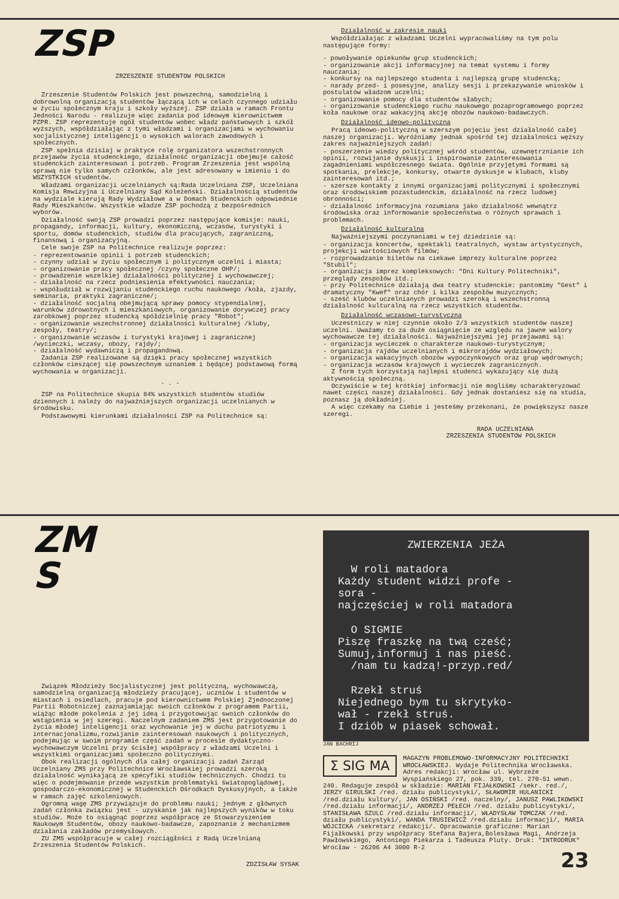ZSP
ZRZESZENIE STUDENTOW POLSKICH
Zrzeszenie Studentów Polskich jest powszechną, samodzielną i dobrowolną organizacją studentów łączącą ich w celach czynnego udziału w życiu społecznym kraju i szkoły wyższej. ZSP działa w ramach Frontu Jedności Narodu - realizuje więc zadania pod ideowym kierownictwem PZPR. ZSP reprezentuje ogół studentów wobec władz państwowych i szkół wyższych, współdziałając z tymi władzami i organizacjami w wychowaniu socjalistycznej inteligencji o wysokich walorach zawodowych i społecznych.
ZSP spełnia dzisiaj w praktyce rolę organizatora wszechstronnych przejawów życia studenckiego, działalność organizacji obejmuje całość studenckich zainteresowań i potrzeb. Program Zrzeszenia jest wspólną sprawą nie tylko samych członków, ale jest adresowany w imieniu i do WSZYSTKICH studentów.
Władzami organizacji uczelnianych są:Rada Uczelniana ZSP, Uczelniana Komisja Rewizyjna i Uczelniany Sąd Koleżeński. Działalnością studentów na wydziale kierują Rady Wydziałowe a w Domach Studenckich odpowiednie Rady Mieszkańców. Wszystkie władze ZSP pochodzą z bezpośrednich wyborów.
Działalność swoją ZSP prowadzi poprzez następujące komisje: nauki, propagandy, informacji, kultury, ekonomiczną, wczasów, turystyki i sportu, domów studenckich, studiów dla pracujących, zagraniczną, finansową i organizacyjną.
Cele swoje ZSP na Politechnice realizuje poprzez:
- reprezentowanie opinii i potrzeb studenckich;
- czynny udział w życiu społecznym i politycznym uczelni i miasta;
- organizowanie pracy społecznej /czyny społeczne OHP/;
- prowadzenie wszelkiej działalności politycznej i wychowawczej;
- działalność na rzecz podniesienia efektywności nauczania;
- współudział w rozwijaniu studenckiego ruchu naukowego /koła, zjazdy, seminaria, praktyki zagraniczne/;
- działalność socjalną obejmującą sprawy pomocy stypendialnej, warunków zdrowotnych i mieszkaniowych, organizowanie dorywczej pracy zarobkowej poprzez studencką spółdzielnię pracy "Robot";
- organizowanie wszechstronnej działalności kulturalnej /kluby, zespoły, teatry/;
- organizowanie wczasów i turystyki krajowej i zagranicznej /wycieczki, wczasy, obozy, rajdy/;
- działalność wydawniczą i propagandową.
Zadania ZSP realizowane są dzięki pracy społecznej wszystkich członków cieszącej się powszechnym uznaniem i będącej podstawową formą wychowania w organizacji.
- . -
ZSP na Politechnice skupia 84% wszystkich studentów studiów dziennych i należy do najważniejszych organizacji uczelnianych w środowisku.
Podstawowymi kierunkami działalności ZSP na Politechnice są:
Działalność w zakresie nauki
Współdziałając z władzami Uczelni wypracowaliśmy na tym polu następujące formy:
- powoływanie opiekunów grup studenckich;
- organizowanie akcji informacyjnej na temat systemu i formy nauczania;
- konkursy na najlepszego studenta i najlepszą grupę studencką;
- narady przed- i posesyjne, analizy sesji i przekazywanie wniosków i postulatów władzom uczelni;
- organizowanie pomocy dla studentów słabych;
- organizowanie studenckiego ruchu naukowego pozaprogramowego poprzez koła naukowe oraz wakacyjną akcję obozów naukowo-badawczych.
Działalność ideowo-polityczna
Pracą ideowo-polityczną w szerszym pojęciu jest działalność całej naszej organizacji. Wyróżniamy jednak spośród tej działalności węższy zakres najważniejszych zadań:
- poszerzenie wiedzy politycznej wśród studentów, uzewnętrznianie ich opinii, rozwijanie dyskusji i inspirowanie zainteresowania zagadnieniami współczesnego świata. Ogólnie przyjętymi formami są spotkania, prelekcje, konkursy, otwarte dyskusje w klubach, kluby zainteresowań itd.;
- szersze kontakty z innymi organizacjami politycznymi i społecznymi oraz środowiskiem pozastudenckim, działalność na rzecz ludowej obronności;
- działalność informacyjna rozumiana jako działalność wewnątrz środowiska oraz informowanie społeczeństwa o różnych sprawach i problemach.
Działalność kulturalna
Najważniejszymi poczynaniami w tej dziedzinie są:
- organizacja koncertów, spektakli teatralnych, wystaw artystycznych, projekcji wartościowych filmów;
- rozprowadzanie biletów na ciekawe imprezy kulturalne poprzez "Stubil";
- organizacja imprez kompleksowych: "Dni Kultury Politechniki", przeglądy zespołów itd.;
- przy Politechnice działają dwa teatry studenckie: pantomimy "Gest" i dramatyczny "Kwef" oraz chór i kilka zespołów muzycznych;
- sześć klubów uczelnianych prowadzi szeroką i wszechstronną działalność kulturalną na rzecz wszystkich studentów.
Działalność wczasowo-turystyczna
Uczestniczy w niej czynnie około 2/3 wszystkich studentów naszej uczelni. Uważamy to za duże osiągnięcie ze względu na jawne walory wychowawcze tej działalności. Najważniejszymi jej przejawami są:
- organizacja wycieczek o charakterze naukowo-turystycznym;
- organizacja rajdów uczelnianych i mikrorajdów wydziałowych;
- organizacja wakacyjnych obozów wypoczynkowych oraz grup wędrownych;
- organizacja wczasów krajowych i wycieczek zagranicznych.
Z form tych korzystają najlepsi studenci wykazujący się dużą aktywnością społeczną.
Oczywiście w tej krótkiej informacji nie mogliśmy scharakteryzować nawet części naszej działalności. Gdy jednak dostaniesz się na studia, poznasz ją dokładniej.
A więc czekamy na Ciebie i jesteśmy przekonani, że powiększysz nasze szeregi.
RADA UCZELNIANA
ZRZESZENIA STUDENTOW POLSKICH
ZM
S
Związek Młodzieży Socjalistycznej jest polityczną, wychowawczą, samodzielną organizacją młodzieży pracującej, uczniów i studentów w miastach i osiedlach, pracuje pod kierownictwem Polskiej Zjednoczonej Partii Robotniczej zaznajamiając swoich członków z programem Partii, wiążąc młode pokolenia z jej ideą i przygotowując swoich członków do wstąpienia w jej szeregi. Naczelnym zadaniem ZMS jest przygotowanie do życia młodej inteligencji oraz wychowanie jej w duchu patriotyzmu i internacjonalizmu,rozwijanie zainteresowań naukowych i politycznych, podejmując w swoim programie część zadań w procesie dydaktyczno-wychowawczym Uczelni przy ścisłej współpracy z władzami Uczelni i wszystkimi organizacjami społeczno politycznymi.
Obok realizacji ogólnych dla całej organizacji zadań Zarząd Uczelniany ZMS przy Politechnice Wrocławskiej prowadzi szeroką działalność wynikającą ze specyfiki studiów technicznych. Chodzi tu więc o podejmowanie przede wszystkim problematyki światopoglądowej, gospodarczo-ekonomicznej w Studenckich Ośrodkach Dyskusyjnych, a także w ramach zajęć szkoleniowych.
Ogromną wagę ZMS przywiązuje do problemu nauki; jednym z głównych zadań członka związku jest - uzyskanie jak najlepszych wyników w toku studiów. Może to osiągnąć poprzez współpracę ze Stowarzyszeniem Naukowym Studentów, obozy naukowo-badawcze, zapoznanie z mechanizmem działania zakładów przemysłowych.
ZU ZMS współpracuje w całej rozciągłości z Radą Uczelnianą Zrzeszenia Studentów Polskich.
ZDZISŁAW SYSAK
ZWIERZENIA JEŻA
W roli matadora
Każdy student widzi profe -
sora -
najczęściej w roli matadora
O SIGMIE
Piszę fraszkę na twą cześć;
Sumuj,informuj i nas pieść.
/nam tu kadzą!-przyp.red/
Rzekł struś
Niejednego bym tu skrytyko-
wał - rzekł struś.
I dziób w piasek schował.
JAN BACHRIJ
Σ SIG MA MAGAZYN PROBLEMOWO-INFORMACYJNY POLITECHNIKI WROCŁAWSKIEJ. Wydaje Politechnika Wrocławska. Adres redakcji: Wrocław ul. Wybrzeże Wyspiańskiego 27, pok. 339, tel. 270-51 wewn. 240. Redaguje zespół w składzie: MARIAN FIJAŁKOWSKI /sekr. red./, JERZY GIRULSKI /red. działu publicystyki/, SŁAWOMIR HULANICKI /red.działu kultury/, JAN OSIŃSKI /red. naczelny/, JANUSZ PAWLIKOWSKI /red.działu informacji/, ANDRZEJ PEŁECH /red. działu publicystyki/, STANISŁAWA SZULC /red.działu informacji/, WŁADYSŁAW TOMCZAK /red. działu publicystyki/, WANDA TRUSIEWICZ /red.działu informacji/, MARIA WÓJCICKA /sekretarz redakcji/. Opracowanie graficzne: Marian Fijałkowski przy współpracy Stefana Bajera,Bolesława Magi, Andrzeja Pawłowskiego, Antoniego Piekarza i Tadeusza Pluty. Druk: "INTRODRUK" Wrocław - 26206 A4 3000 R-2
23